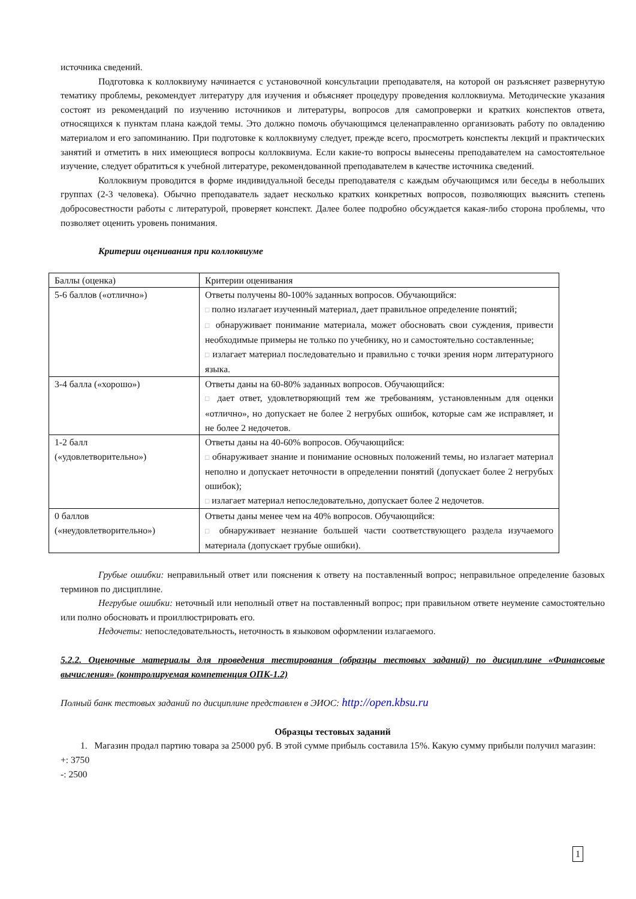источника сведений.
Подготовка к коллоквиуму начинается с установочной консультации преподавателя, на которой он разъясняет развернутую тематику проблемы, рекомендует литературу для изучения и объясняет процедуру проведения коллоквиума. Методические указания состоят из рекомендаций по изучению источников и литературы, вопросов для самопроверки и кратких конспектов ответа, относящихся к пунктам плана каждой темы. Это должно помочь обучающимся целенаправленно организовать работу по овладению материалом и его запоминанию. При подготовке к коллоквиуму следует, прежде всего, просмотреть конспекты лекций и практических занятий и отметить в них имеющиеся вопросы коллоквиума. Если какие-то вопросы вынесены преподавателем на самостоятельное изучение, следует обратиться к учебной литературе, рекомендованной преподавателем в качестве источника сведений.
Коллоквиум проводится в форме индивидуальной беседы преподавателя с каждым обучающимся или беседы в небольших группах (2-3 человека). Обычно преподаватель задает несколько кратких конкретных вопросов, позволяющих выяснить степень добросовестности работы с литературой, проверяет конспект. Далее более подробно обсуждается какая-либо сторона проблемы, что позволяет оценить уровень понимания.
Критерии оценивания при коллоквиуме
| Баллы (оценка) | Критерии оценивания |
| 5-6 баллов («отлично») | Ответы получены 80-100% заданных вопросов. Обучающийся: □ полно излагает изученный материал, дает правильное определение понятий; □ обнаруживает понимание материала, может обосновать свои суждения, привести необходимые примеры не только по учебнику, но и самостоятельно составленные; □ излагает материал последовательно и правильно с точки зрения норм литературного языка. |
| 3-4 балла («хорошо») | Ответы даны на 60-80% заданных вопросов. Обучающийся: □ дает ответ, удовлетворяющий тем же требованиям, установленным для оценки «отлично», но допускает не более 2 негрубых ошибок, которые сам же исправляет, и не более 2 недочетов. |
| 1-2 балл («удовлетворительно») | Ответы даны на 40-60% вопросов. Обучающийся: □ обнаруживает знание и понимание основных положений темы, но излагает материал неполно и допускает неточности в определении понятий (допускает более 2 негрубых ошибок); □ излагает материал непоследовательно, допускает более 2 недочетов. |
| 0 баллов («неудовлетворительно») | Ответы даны менее чем на 40% вопросов. Обучающийся: □ обнаруживает незнание большей части соответствующего раздела изучаемого материала (допускает грубые ошибки). |
Грубые ошибки: неправильный ответ или пояснения к ответу на поставленный вопрос; неправильное определение базовых терминов по дисциплине.
Негрубые ошибки: неточный или неполный ответ на поставленный вопрос; при правильном ответе неумение самостоятельно или полно обосновать и проиллюстрировать его.
Недочеты: непоследовательность, неточность в языковом оформлении излагаемого.
5.2.2. Оценочные материалы для проведения тестирования (образцы тестовых заданий) по дисциплине «Финансовые вычисления» (контролируемая компетенция ОПК-1.2)
Полный банк тестовых заданий по дисциплине представлен в ЭИОС: http://open.kbsu.ru
Образцы тестовых заданий
1. Магазин продал партию товара за 25000 руб. В этой сумме прибыль составила 15%. Какую сумму прибыли получил магазин:
+: 3750
-: 2500
1